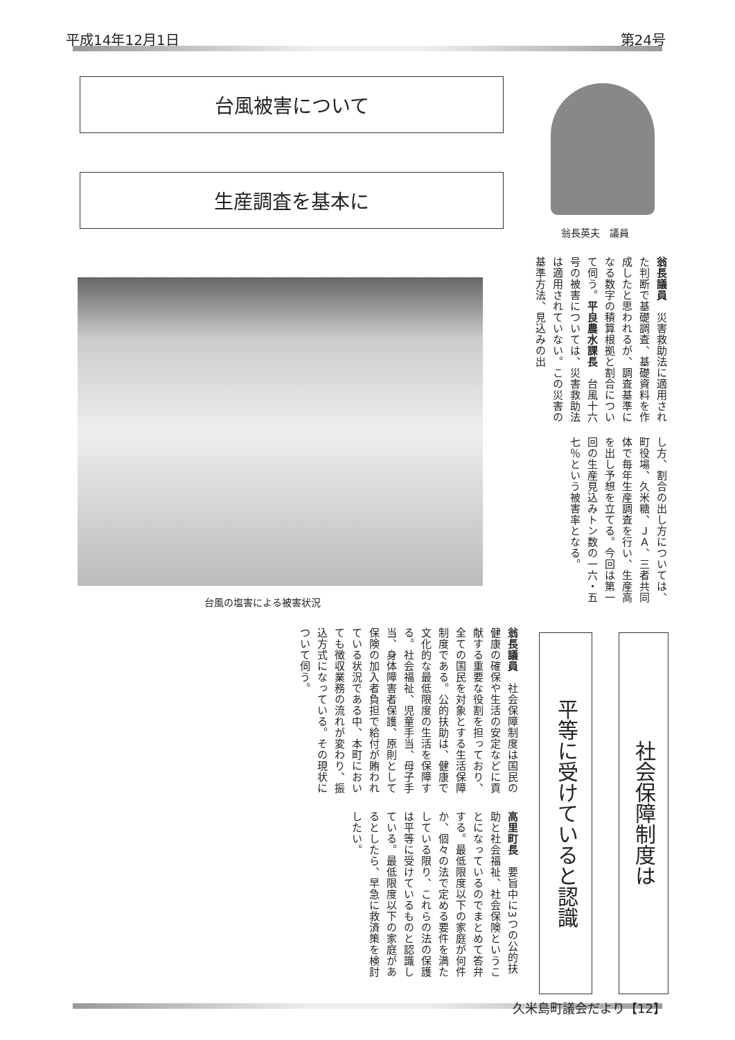平成14年12月1日 第24号
台風被害について
生産調査を基本に
翁長英夫　議員
翁長議員　災害救助法に適用された判断で基礎調査、基礎資料を作成したと思われるが、調査基準になる数字の積算根拠と割合について伺う。平良農水課長　台風十六号の被害については、災害救助法は適用されていない。この災害の基準方法、見込みの出
し方、割合の出し方については、町役場、久米糖、ＪＡ、三者共同体で毎年生産調査を行い、生産高を出し予想を立てる。今回は第一回の生産見込みトン数の一六・五七％という被害率となる。
台風の塩害による被害状況
社会保障制度は
平等に受けていると認識
翁長議員　社会保障制度は国民の健康の確保や生活の安定などに貢献する重要な役割を担っており、全ての国民を対象とする生活保障制度である。公的扶助は、健康で文化的な最低限度の生活を保障する。社会福祉、児童手当、母子手当、身体障害者保護、原則として保険の加入者負担で給付が賄われている状況である中、本町においても徴収業務の流れが変わり、振込方式になっている。その現状について伺う。
高里町長　要旨中に3つの公的扶助と社会福祉、社会保険ということになっているのでまとめて答弁する。最低限度以下の家庭が何件か、個々の法で定める要件を満たしている限り、これらの法の保護は平等に受けているものと認識している。最低限度以下の家庭があるとしたら、早急に救済策を検討したい。
久米島町議会だより【12】